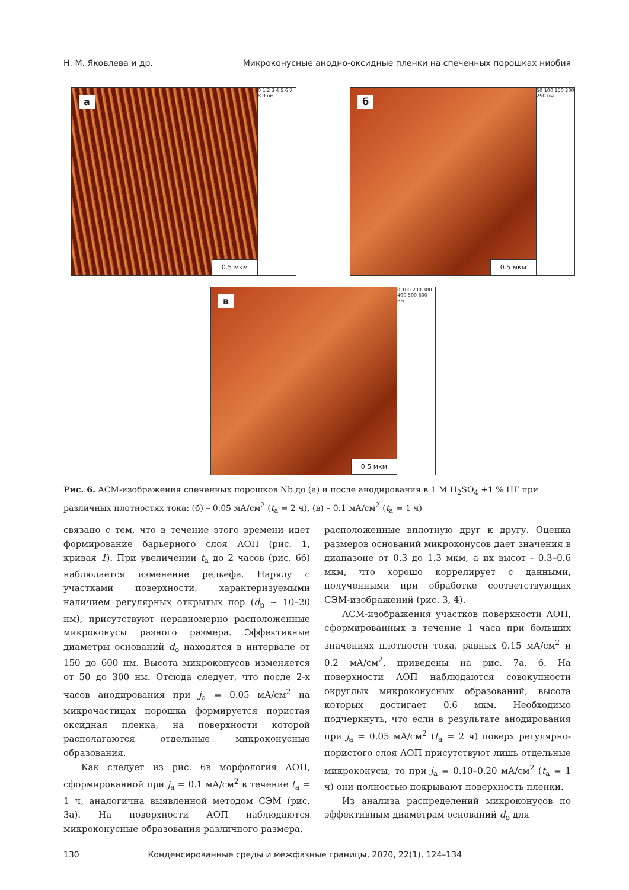Н. М. Яковлева и др. Микроконусные анодно-оксидные пленки на спеченных порошках ниобия
а
0.5 мкм
0 1 2 3 4 5 6 7 8 9 нм
б
0.5 мкм
50 100 150 200 250 нм
в
0.5 мкм
0 100 200 300 400 500 600 нм
Рис. 6. АСМ-изображения спеченных порошков Nb до (а) и после анодирования в 1 M H<sub>2</sub>SO<sub>4</sub> +1 % HF при различных плотностях тока: (б) – 0.05 мА/см<sup>2</sup> (t<sub>а</sub> = 2 ч), (в) – 0.1 мА/см<sup>2</sup> (t<sub>а</sub> = 1 ч)
связано с тем, что в течение этого времени идет формирование барьерного слоя АОП (рис. 1, кривая 1). При увеличении t<sub>а</sub> до 2 часов (рис. 6б) наблюдается изменение рельефа. Наряду с участками поверхности, характеризуемыми наличием регулярных открытых пор (d<sub>p</sub> ~ 10–20 нм), присутствуют неравномерно расположенные микроконусы разного размера. Эффективные диаметры оснований d<sub>o</sub> находятся в интервале от 150 до 600 нм. Высота микроконусов изменяется от 50 до 300 нм. Отсюда следует, что после 2-х часов анодирования при j<sub>а</sub> = 0.05 мА/см<sup>2</sup> на микрочастицах порошка формируется пористая оксидная пленка, на поверхности которой располагаются отдельные микроконусные образования.
Как следует из рис. 6в морфология АОП, сформированной при j<sub>а</sub> = 0.1 мА/см<sup>2</sup> в течение t<sub>а</sub> = 1 ч, аналогична выявленной методом СЭМ (рис. 3а). На поверхности АОП наблюдаются микроконусные образования различного размера,
расположенные вплотную друг к другу. Оценка размеров оснований микроконусов дает значения в диапазоне от 0.3 до 1.3 мкм, а их высот - 0.3–0.6 мкм, что хорошо коррелирует с данными, полученными при обработке соответствующих СЭМ-изображений (рис. 3, 4).
АСМ-изображения участков поверхности АОП, сформированных в течение 1 часа при больших значениях плотности тока, равных 0.15 мА/см<sup>2</sup> и 0.2 мА/см<sup>2</sup>, приведены на рис. 7а, б. На поверхности АОП наблюдаются совокупности округлых микроконусных образований, высота которых достигает 0.6 мкм. Необходимо подчеркнуть, что если в результате анодирования при j<sub>а</sub> = 0.05 мА/см<sup>2</sup> (t<sub>а</sub> = 2 ч) поверх регулярно-пористого слоя АОП присутствуют лишь отдельные микроконусы, то при j<sub>а</sub> = 0.10–0.20 мА/см<sup>2</sup> (t<sub>а</sub> = 1 ч) они полностью покрывают поверхность пленки.
Из анализа распределений микроконусов по эффективным диаметрам оснований d<sub>o</sub> для
130 Конденсированные среды и межфазные границы, 2020, 22(1), 124–134